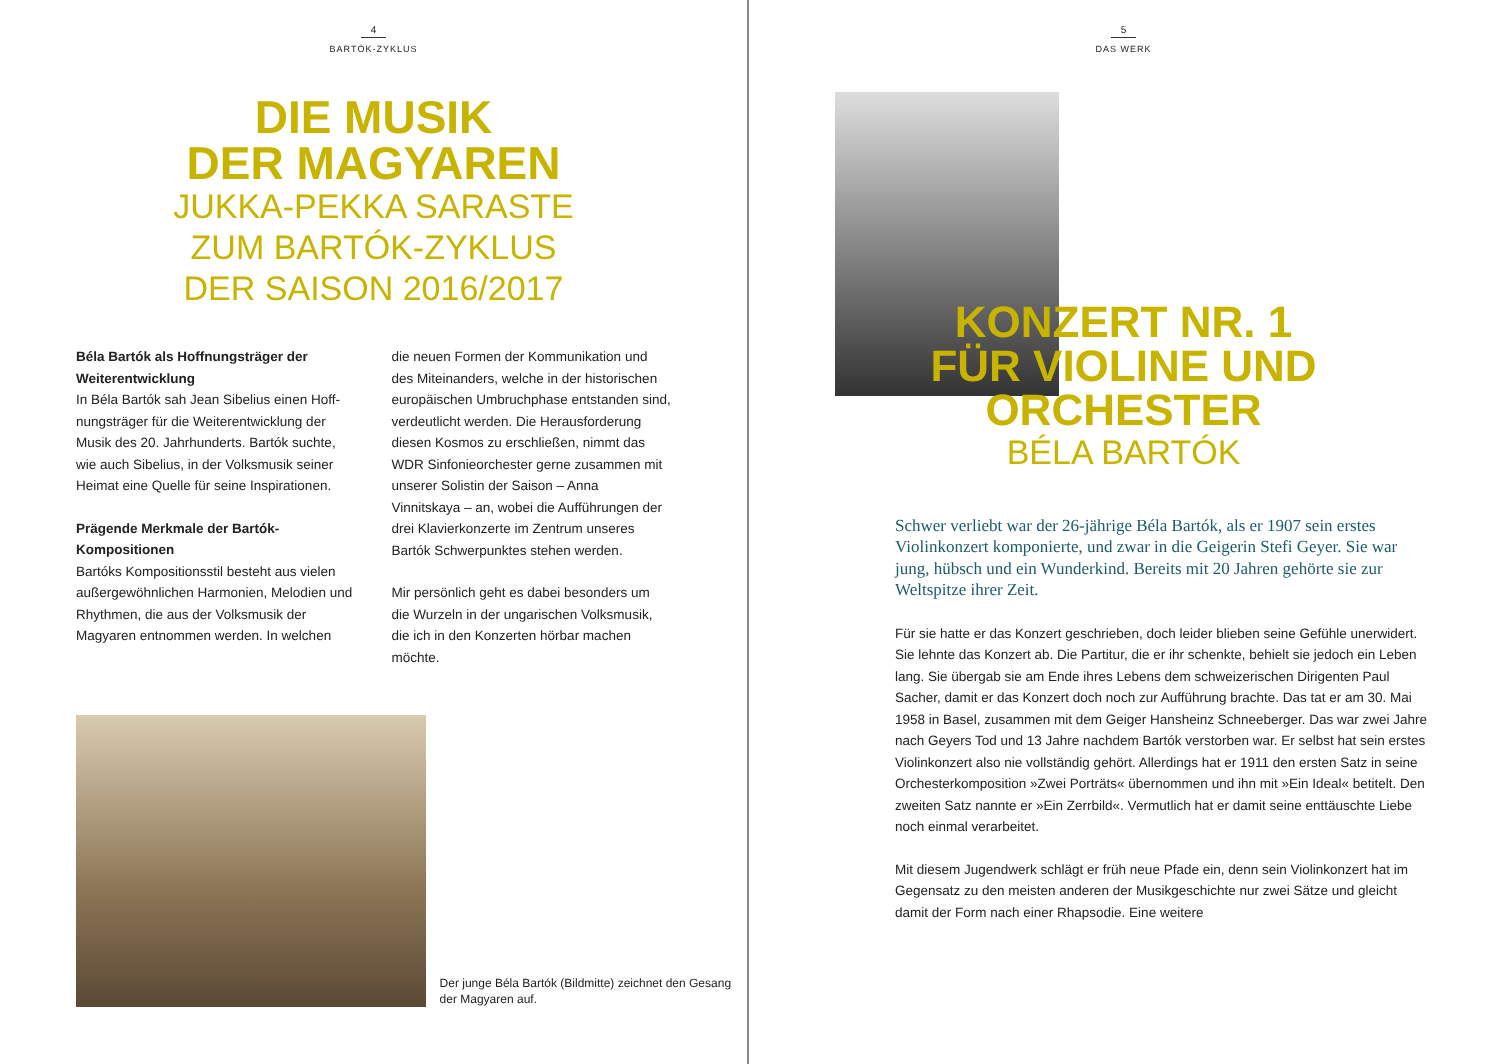4
BARTÓK-ZYKLUS
DIE MUSIK
DER MAGYAREN
JUKKA-PEKKA SARASTE
ZUM BARTÓK-ZYKLUS
DER SAISON 2016/2017
Béla Bartók als Hoffnungsträger der Weiterentwicklung
In Béla Bartók sah Jean Sibelius einen Hoff­nungsträger für die Weiterentwicklung der Musik des 20. Jahrhunderts. Bartók suchte, wie auch Sibelius, in der Volksmusik seiner Heimat eine Quelle für seine Inspirationen.
Prägende Merkmale der Bartók-Kompositionen
Bartóks Kompositionsstil besteht aus vielen außergewöhnlichen Harmonien, Melodien und Rhythmen, die aus der Volksmusik der Magyaren entnommen werden. In welchen
die neuen Formen der Kommunikation und des Miteinanders, welche in der historischen europäischen Umbruchphase entstanden sind, verdeutlicht werden. Die Herausforderung diesen Kosmos zu erschließen, nimmt das WDR Sinfonieorchester gerne zusammen mit unserer Solistin der Saison – Anna Vinnitskaya – an, wobei die Aufführungen der drei Klavier­konzerte im Zentrum unseres Bartók Schwer­punktes stehen werden.
Mir persönlich geht es dabei besonders um die Wurzeln in der ungarischen Volksmusik, die ich in den Konzerten hörbar machen möchte.
Der junge Béla Bartók (Bildmitte) zeichnet den Gesang der Magyaren auf.
5
DAS WERK
KONZERT NR. 1
FÜR VIOLINE UND
ORCHESTER
BÉLA BARTÓK
Schwer verliebt war der 26-jährige Béla Bartók, als er 1907 sein erstes Violinkonzert komponierte, und zwar in die Geigerin Stefi Geyer. Sie war jung, hübsch und ein Wunderkind. Bereits mit 20 Jahren gehörte sie zur Weltspitze ihrer Zeit.
Für sie hatte er das Konzert geschrieben, doch leider blieben seine Gefühle unerwidert. Sie lehnte das Konzert ab. Die Partitur, die er ihr schenkte, be­hielt sie jedoch ein Leben lang. Sie übergab sie am Ende ihres Lebens dem schweizerischen Dirigenten Paul Sacher, damit er das Konzert doch noch zur Aufführung brachte. Das tat er am 30. Mai 1958 in Basel, zusammen mit dem Geiger Hansheinz Schneeberger. Das war zwei Jahre nach Geyers Tod und 13 Jahre nachdem Bartók verstorben war. Er selbst hat sein erstes Violin­konzert also nie vollständig gehört. Allerdings hat er 1911 den ersten Satz in seine Orchesterkomposition »Zwei Porträts« übernommen und ihn mit »Ein Ideal« betitelt. Den zweiten Satz nannte er »Ein Zerrbild«. Vermutlich hat er damit seine enttäuschte Liebe noch einmal verarbeitet.
Mit diesem Jugendwerk schlägt er früh neue Pfade ein, denn sein Violin­konzert hat im Gegensatz zu den meisten anderen der Musikgeschichte nur zwei Sätze und gleicht damit der Form nach einer Rhapsodie. Eine weitere